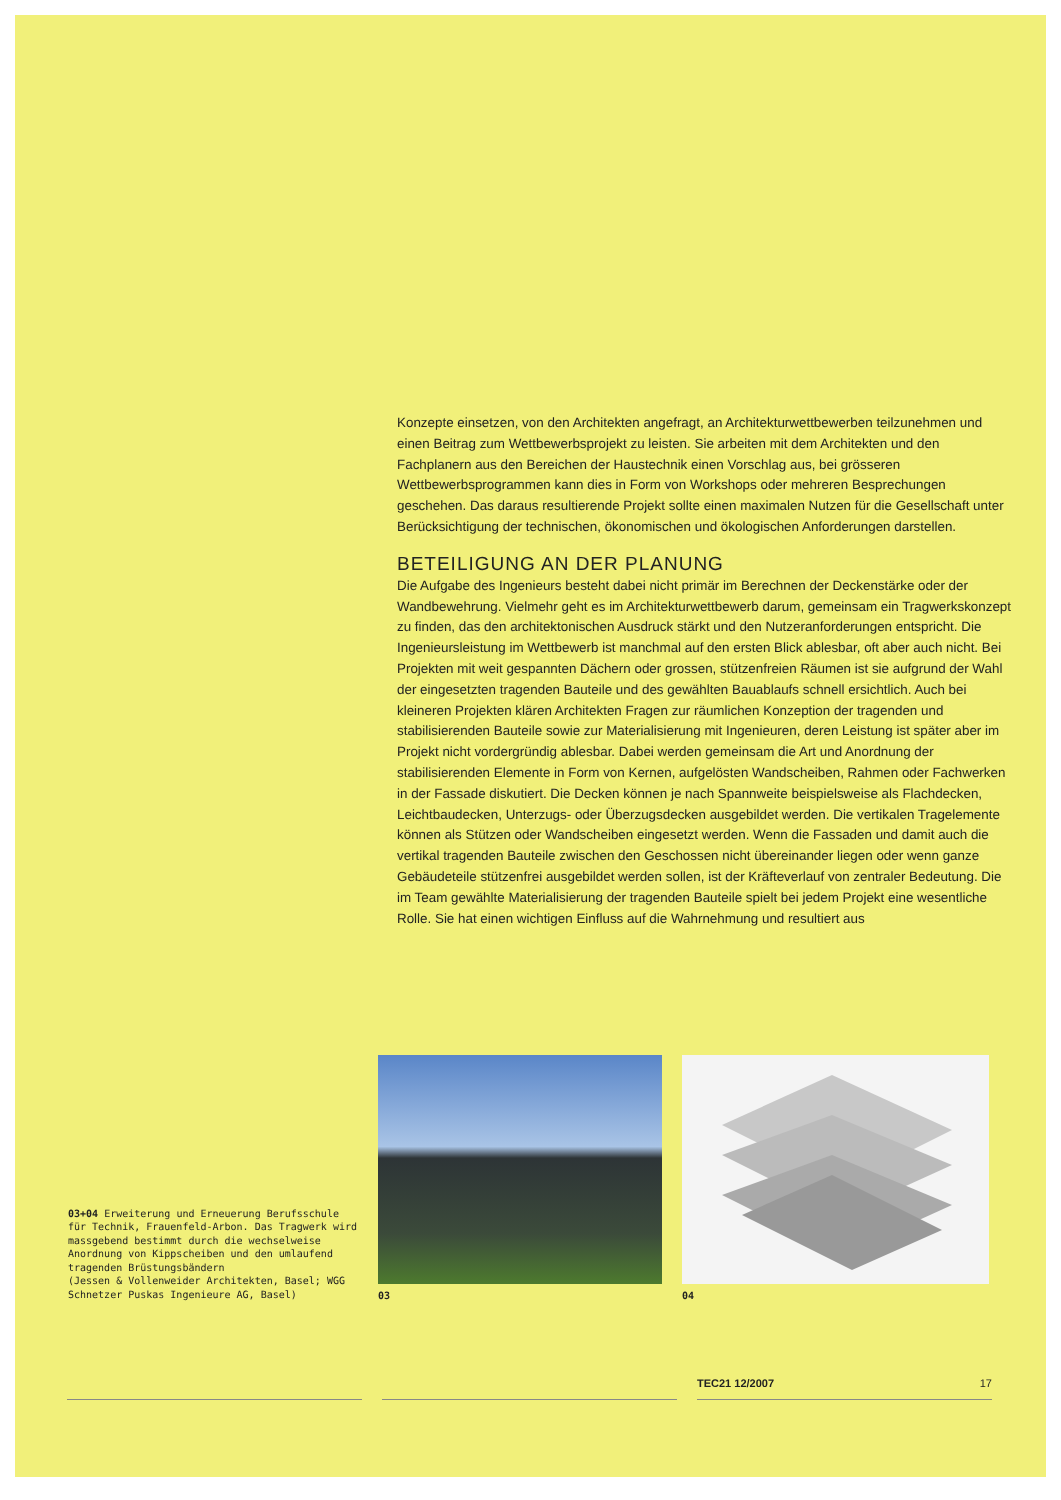Konzepte einsetzen, von den Architekten angefragt, an Architekturwettbewerben teilzunehmen und einen Beitrag zum Wettbewerbsprojekt zu leisten. Sie arbeiten mit dem Architekten und den Fachplanern aus den Bereichen der Haustechnik einen Vorschlag aus, bei grösseren Wettbewerbsprogrammen kann dies in Form von Workshops oder mehreren Besprechungen geschehen. Das daraus resultierende Projekt sollte einen maximalen Nutzen für die Gesellschaft unter Berücksichtigung der technischen, ökonomischen und ökologischen Anforderungen darstellen.
BETEILIGUNG AN DER PLANUNG
Die Aufgabe des Ingenieurs besteht dabei nicht primär im Berechnen der Deckenstärke oder der Wandbewehrung. Vielmehr geht es im Architekturwettbewerb darum, gemeinsam ein Tragwerkskonzept zu finden, das den architektonischen Ausdruck stärkt und den Nutzeranforderungen entspricht. Die Ingenieursleistung im Wettbewerb ist manchmal auf den ersten Blick ablesbar, oft aber auch nicht. Bei Projekten mit weit gespannten Dächern oder grossen, stützenfreien Räumen ist sie aufgrund der Wahl der eingesetzten tragenden Bauteile und des gewählten Bauablaufs schnell ersichtlich. Auch bei kleineren Projekten klären Architekten Fragen zur räumlichen Konzeption der tragenden und stabilisierenden Bauteile sowie zur Materialisierung mit Ingenieuren, deren Leistung ist später aber im Projekt nicht vordergründig ablesbar. Dabei werden gemeinsam die Art und Anordnung der stabilisierenden Elemente in Form von Kernen, aufgelösten Wandscheiben, Rahmen oder Fachwerken in der Fassade diskutiert. Die Decken können je nach Spannweite beispielsweise als Flachdecken, Leichtbaudecken, Unterzugs- oder Überzugsdecken ausgebildet werden. Die vertikalen Tragelemente können als Stützen oder Wandscheiben eingesetzt werden. Wenn die Fassaden und damit auch die vertikal tragenden Bauteile zwischen den Geschossen nicht übereinander liegen oder wenn ganze Gebäudeteile stützenfrei ausgebildet werden sollen, ist der Kräfteverlauf von zentraler Bedeutung. Die im Team gewählte Materialisierung der tragenden Bauteile spielt bei jedem Projekt eine wesentliche Rolle. Sie hat einen wichtigen Einfluss auf die Wahrnehmung und resultiert aus
03+04 Erweiterung und Erneuerung Berufsschule für Technik, Frauenfeld-Arbon. Das Tragwerk wird massgebend bestimmt durch die wechselweise Anordnung von Kippscheiben und den umlaufend tragenden Brüstungsbändern
(Jessen & Vollenweider Architekten, Basel; WGG Schnetzer Puskas Ingenieure AG, Basel)
03
04
TEC21 12/2007 17